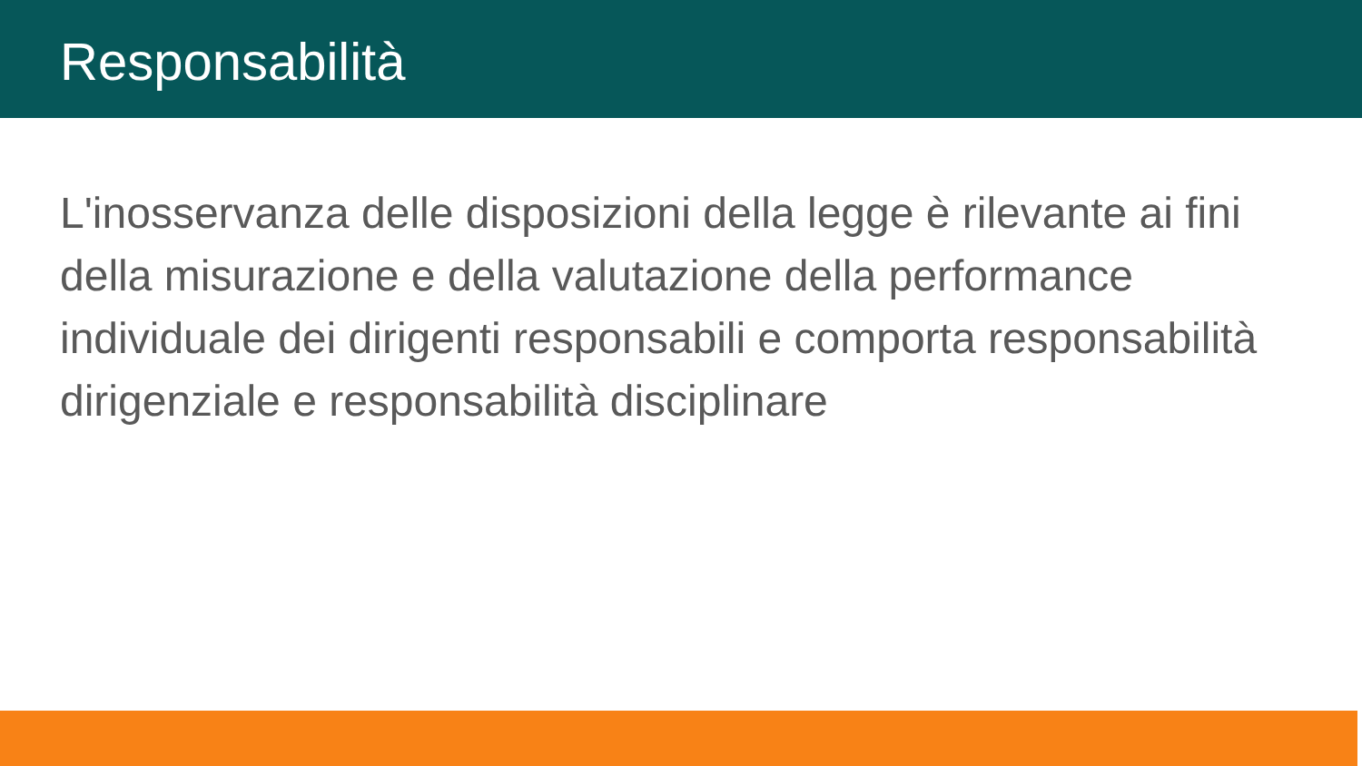Responsabilità
L'inosservanza delle disposizioni della legge è rilevante ai fini della misurazione e della valutazione della performance individuale dei dirigenti responsabili e comporta responsabilità dirigenziale e responsabilità disciplinare